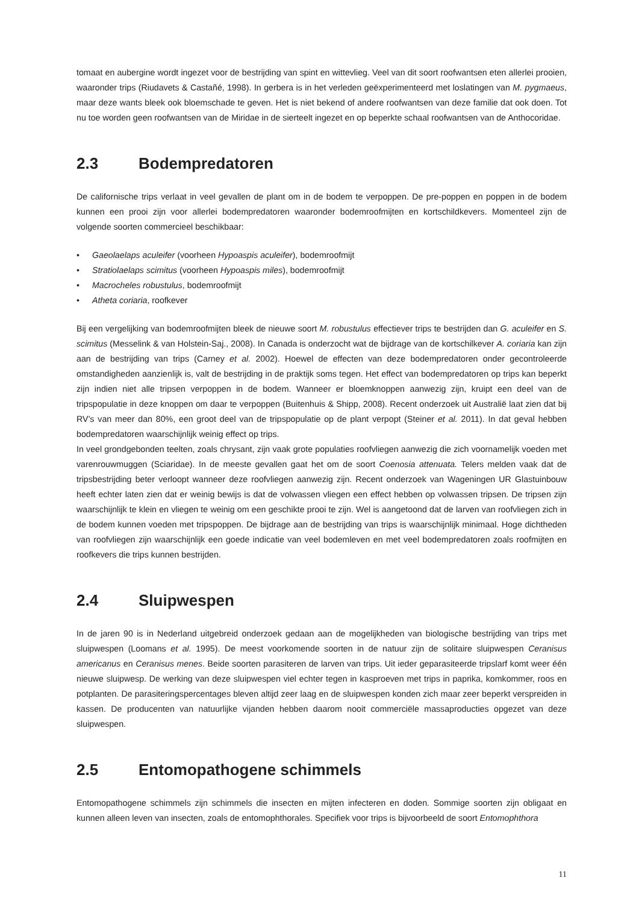tomaat en aubergine wordt ingezet voor de bestrijding van spint en wittevlieg. Veel van dit soort roofwantsen eten allerlei prooien, waaronder trips (Riudavets & Castañé, 1998). In gerbera is in het verleden geëxperimenteerd met loslatingen van M. pygmaeus, maar deze wants bleek ook bloemschade te geven. Het is niet bekend of andere roofwantsen van deze familie dat ook doen. Tot nu toe worden geen roofwantsen van de Miridae in de sierteelt ingezet en op beperkte schaal roofwantsen van de Anthocoridae.
2.3 Bodempredatoren
De californische trips verlaat in veel gevallen de plant om in de bodem te verpoppen. De pre-poppen en poppen in de bodem kunnen een prooi zijn voor allerlei bodempredatoren waaronder bodemroofmijten en kortschildkevers. Momenteel zijn de volgende soorten commercieel beschikbaar:
• Gaeolaelaps aculeifer (voorheen Hypoaspis aculeifer), bodemroofmijt
• Stratiolaelaps scimitus (voorheen Hypoaspis miles), bodemroofmijt
• Macrocheles robustulus, bodemroofmijt
• Atheta coriaria, roofkever
Bij een vergelijking van bodemroofmijten bleek de nieuwe soort M. robustulus effectiever trips te bestrijden dan G. aculeifer en S. scimitus (Messelink & van Holstein-Saj., 2008). In Canada is onderzocht wat de bijdrage van de kortschilkever A. coriaria kan zijn aan de bestrijding van trips (Carney et al. 2002). Hoewel de effecten van deze bodempredatoren onder gecontroleerde omstandigheden aanzienlijk is, valt de bestrijding in de praktijk soms tegen. Het effect van bodempredatoren op trips kan beperkt zijn indien niet alle tripsen verpoppen in de bodem. Wanneer er bloemknoppen aanwezig zijn, kruipt een deel van de tripspopulatie in deze knoppen om daar te verpoppen (Buitenhuis & Shipp, 2008). Recent onderzoek uit Australië laat zien dat bij RV’s van meer dan 80%, een groot deel van de tripspopulatie op de plant verpopt (Steiner et al. 2011). In dat geval hebben bodempredatoren waarschijnlijk weinig effect op trips.
In veel grondgebonden teelten, zoals chrysant, zijn vaak grote populaties roofvliegen aanwezig die zich voornamelijk voeden met varenrouwmuggen (Sciaridae). In de meeste gevallen gaat het om de soort Coenosia attenuata. Telers melden vaak dat de tripsbestrijding beter verloopt wanneer deze roofvliegen aanwezig zijn. Recent onderzoek van Wageningen UR Glastuinbouw heeft echter laten zien dat er weinig bewijs is dat de volwassen vliegen een effect hebben op volwassen tripsen. De tripsen zijn waarschijnlijk te klein en vliegen te weinig om een geschikte prooi te zijn. Wel is aangetoond dat de larven van roofvliegen zich in de bodem kunnen voeden met tripspoppen. De bijdrage aan de bestrijding van trips is waarschijnlijk minimaal. Hoge dichtheden van roofvliegen zijn waarschijnlijk een goede indicatie van veel bodemleven en met veel bodempredatoren zoals roofmijten en roofkevers die trips kunnen bestrijden.
2.4 Sluipwespen
In de jaren 90 is in Nederland uitgebreid onderzoek gedaan aan de mogelijkheden van biologische bestrijding van trips met sluipwespen (Loomans et al. 1995). De meest voorkomende soorten in de natuur zijn de solitaire sluipwespen Ceranisus americanus en Ceranisus menes. Beide soorten parasiteren de larven van trips. Uit ieder geparasiteerde tripslarf komt weer één nieuwe sluipwesp. De werking van deze sluipwespen viel echter tegen in kasproeven met trips in paprika, komkommer, roos en potplanten. De parasiteringspercentages bleven altijd zeer laag en de sluipwespen konden zich maar zeer beperkt verspreiden in kassen. De producenten van natuurlijke vijanden hebben daarom nooit commerciële massaproducties opgezet van deze sluipwespen.
2.5 Entomopathogene schimmels
Entomopathogene schimmels zijn schimmels die insecten en mijten infecteren en doden. Sommige soorten zijn obligaat en kunnen alleen leven van insecten, zoals de entomophthorales. Specifiek voor trips is bijvoorbeeld de soort Entomophthora
11